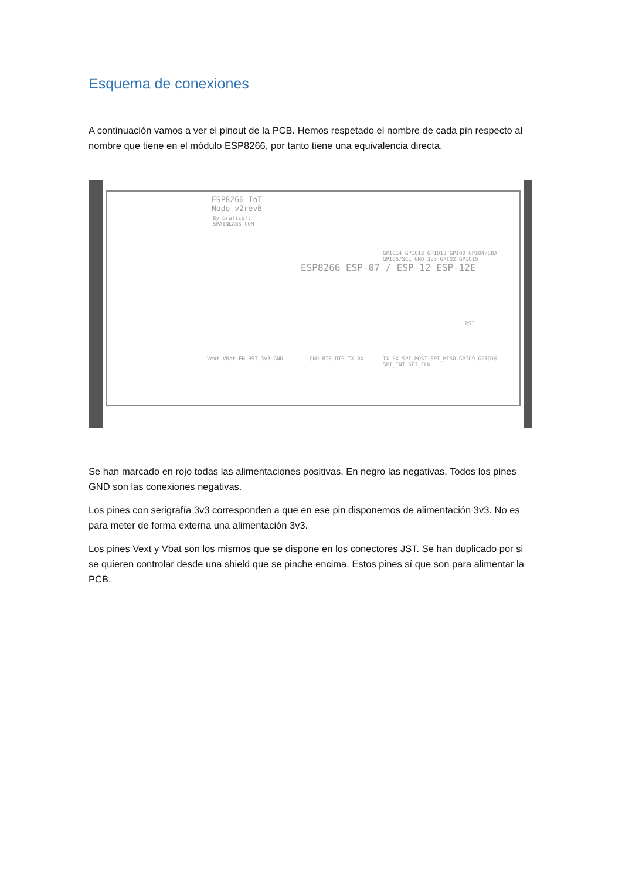Esquema de conexiones
A continuación vamos a ver el pinout de la PCB. Hemos respetado el nombre de cada pin respecto al nombre que tiene en el módulo ESP8266, por tanto tiene una equivalencia directa.
ESP8266 IoT
Nodo v2revB
By Grafisoft
SPAINLABS.COM
ESP8266 ESP-07 / ESP-12 ESP-12E
Vext VBat EN RST 3v3 GND GND RTS DTR TX RX TX RX SPI_MOSI SPI_MISO GPIO9 GPIO10 SPI_INT SPI_CLK
GPIO14 GPIO12 GPIO13 GPIO0 GPIO4/SDA GPIO5/SCL GND 3v3 GPIO2 GPIO15
RST
Se han marcado en rojo todas las alimentaciones positivas. En negro las negativas. Todos los pines GND son las conexiones negativas.
Los pines con serigrafía 3v3 corresponden a que en ese pin disponemos de alimentación 3v3. No es para meter de forma externa una alimentación 3v3.
Los pines Vext y Vbat son los mismos que se dispone en los conectores JST. Se han duplicado por si se quieren controlar desde una shield que se pinche encima. Estos pines sí que son para alimentar la PCB.